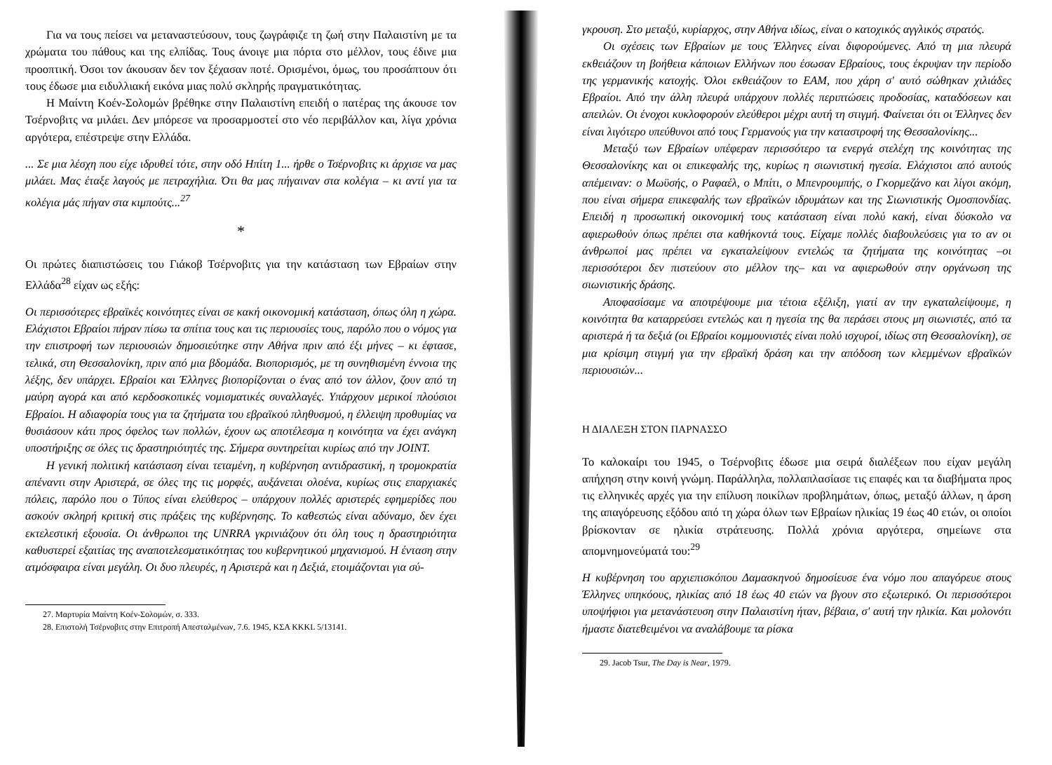Για να τους πείσει να μεταναστεύσουν, τους ζωγράφιζε τη ζωή στην Παλαιστίνη με τα χρώματα του πάθους και της ελπίδας. Τους άνοιγε μια πόρτα στο μέλλον, τους έδινε μια προοπτική. Όσοι τον άκουσαν δεν τον ξέχασαν ποτέ. Ορισμένοι, όμως, του προσάπτουν ότι τους έδωσε μια ειδυλλιακή εικόνα μιας πολύ σκληρής πραγματικότητας.
Η Μαίντη Κοέν-Σολομών βρέθηκε στην Παλαιστίνη επειδή ο πατέρας της άκουσε τον Τσέρνοβιτς να μιλάει. Δεν μπόρεσε να προσαρμοστεί στο νέο περιβάλλον και, λίγα χρόνια αργότερα, επέστρεψε στην Ελλάδα.
... Σε μια λέσχη που είχε ιδρυθεί τότε, στην οδό Ηπίτη 1... ήρθε ο Τσέρνοβιτς κι άρχισε να μας μιλάει. Μας έταξε λαγούς με πετραχήλια. Ότι θα μας πήγαιναν στα κολέγια – κι αντί για τα κολέγια μάς πήγαν στα κιμπούτς...<sup>27</sup>
*
Οι πρώτες διαπιστώσεις του Γιάκοβ Τσέρνοβιτς για την κατάσταση των Εβραίων στην Ελλάδα<sup>28</sup> είχαν ως εξής:
Οι περισσότερες εβραϊκές κοινότητες είναι σε κακή οικονομική κατάσταση, όπως όλη η χώρα. Ελάχιστοι Εβραίοι πήραν πίσω τα σπίτια τους και τις περιουσίες τους, παρόλο που ο νόμος για την επιστροφή των περιουσιών δημοσιεύτηκε στην Αθήνα πριν από έξι μήνες – κι έφτασε, τελικά, στη Θεσσαλονίκη, πριν από μια βδομάδα. Βιοπορισμός, με τη συνηθισμένη έννοια της λέξης, δεν υπάρχει. Εβραίοι και Έλληνες βιοπορίζονται ο ένας από τον άλλον, ζουν από τη μαύρη αγορά και από κερδοσκοπικές νομισματικές συναλλαγές. Υπάρχουν μερικοί πλούσιοι Εβραίοι. Η αδιαφορία τους για τα ζητήματα του εβραϊκού πληθυσμού, η έλλειψη προθυμίας να θυσιάσουν κάτι προς όφελος των πολλών, έχουν ως αποτέλεσμα η κοινότητα να έχει ανάγκη υποστήριξης σε όλες τις δραστηριότητές της. Σήμερα συντηρείται κυρίως από την JOINT.
Η γενική πολιτική κατάσταση είναι τεταμένη, η κυβέρνηση αντιδραστική, η τρομοκρατία απέναντι στην Αριστερά, σε όλες της τις μορφές, αυξάνεται ολοένα, κυρίως στις επαρχιακές πόλεις, παρόλο που ο Τύπος είναι ελεύθερος – υπάρχουν πολλές αριστερές εφημερίδες που ασκούν σκληρή κριτική στις πράξεις της κυβέρνησης. Το καθεστώς είναι αδύναμο, δεν έχει εκτελεστική εξουσία. Οι άνθρωποι της UNRRA γκρινιάζουν ότι όλη τους η δραστηριότητα καθυστερεί εξαιτίας της αναποτελεσματικότητας του κυβερνητικού μηχανισμού. Η ένταση στην ατμόσφαιρα είναι μεγάλη. Οι δυο πλευρές, η Αριστερά και η Δεξιά, ετοιμάζονται για σύ-
27. Μαρτυρία Μαίντη Κοέν-Σολομών, σ. 333.
28. Επιστολή Τσέρνοβιτς στην Επιτροπή Απεσταλμένων, 7.6. 1945, ΚΣΑ KKKL 5/13141.
γκρουση. Στο μεταξύ, κυρίαρχος, στην Αθήνα ιδίως, είναι ο κατοχικός αγγλικός στρατός.
Οι σχέσεις των Εβραίων με τους Έλληνες είναι διφορούμενες. Από τη μια πλευρά εκθειάζουν τη βοήθεια κάποιων Ελλήνων που έσωσαν Εβραίους, τους έκρυψαν την περίοδο της γερμανικής κατοχής. Όλοι εκθειάζουν το ΕΑΜ, που χάρη σ' αυτό σώθηκαν χιλιάδες Εβραίοι. Από την άλλη πλευρά υπάρχουν πολλές περιπτώσεις προδοσίας, καταδόσεων και απειλών. Οι ένοχοι κυκλοφορούν ελεύθεροι μέχρι αυτή τη στιγμή. Φαίνεται ότι οι Έλληνες δεν είναι λιγότερο υπεύθυνοι από τους Γερμανούς για την καταστροφή της Θεσσαλονίκης...
Μεταξύ των Εβραίων υπέφεραν περισσότερο τα ενεργά στελέχη της κοινότητας της Θεσσαλονίκης και οι επικεφαλής της, κυρίως η σιωνιστική ηγεσία. Ελάχιστοι από αυτούς απέμειναν: ο Μωϋσής, ο Ραφαέλ, ο Μπίτι, ο Μπενρουμπής, ο Γκορμεζάνο και λίγοι ακόμη, που είναι σήμερα επικεφαλής των εβραϊκών ιδρυμάτων και της Σιωνιστικής Ομοσπονδίας. Επειδή η προσωπική οικονομική τους κατάσταση είναι πολύ κακή, είναι δύσκολο να αφιερωθούν όπως πρέπει στα καθήκοντά τους. Είχαμε πολλές διαβουλεύσεις για το αν οι άνθρωποί μας πρέπει να εγκαταλείψουν εντελώς τα ζητήματα της κοινότητας –οι περισσότεροι δεν πιστεύουν στο μέλλον της– και να αφιερωθούν στην οργάνωση της σιωνιστικής δράσης.
Αποφασίσαμε να αποτρέψουμε μια τέτοια εξέλιξη, γιατί αν την εγκαταλείψουμε, η κοινότητα θα καταρρεύσει εντελώς και η ηγεσία της θα περάσει στους μη σιωνιστές, από τα αριστερά ή τα δεξιά (οι Εβραίοι κομμουνιστές είναι πολύ ισχυροί, ιδίως στη Θεσσαλονίκη), σε μια κρίσιμη στιγμή για την εβραϊκή δράση και την απόδοση των κλεμμένων εβραϊκών περιουσιών...
Η ΔΙΑΛΕΞΗ ΣΤΟΝ ΠΑΡΝΑΣΣΟ
Το καλοκαίρι του 1945, ο Τσέρνοβιτς έδωσε μια σειρά διαλέξεων που είχαν μεγάλη απήχηση στην κοινή γνώμη. Παράλληλα, πολλαπλασίασε τις επαφές και τα διαβήματα προς τις ελληνικές αρχές για την επίλυση ποικίλων προβλημάτων, όπως, μεταξύ άλλων, η άρση της απαγόρευσης εξόδου από τη χώρα όλων των Εβραίων ηλικίας 19 έως 40 ετών, οι οποίοι βρίσκονταν σε ηλικία στράτευσης. Πολλά χρόνια αργότερα, σημείωνε στα απομνημονεύματά του:<sup>29</sup>
Η κυβέρνηση του αρχιεπισκόπου Δαμασκηνού δημοσίευσε ένα νόμο που απαγόρευε στους Έλληνες υπηκόους, ηλικίας από 18 έως 40 ετών να βγουν στο εξωτερικό. Οι περισσότεροι υποψήφιοι για μετανάστευση στην Παλαιστίνη ήταν, βέβαια, σ' αυτή την ηλικία. Και μολονότι ήμαστε διατεθειμένοι να αναλάβουμε τα ρίσκα
29. Jacob Tsur, The Day is Near, 1979.